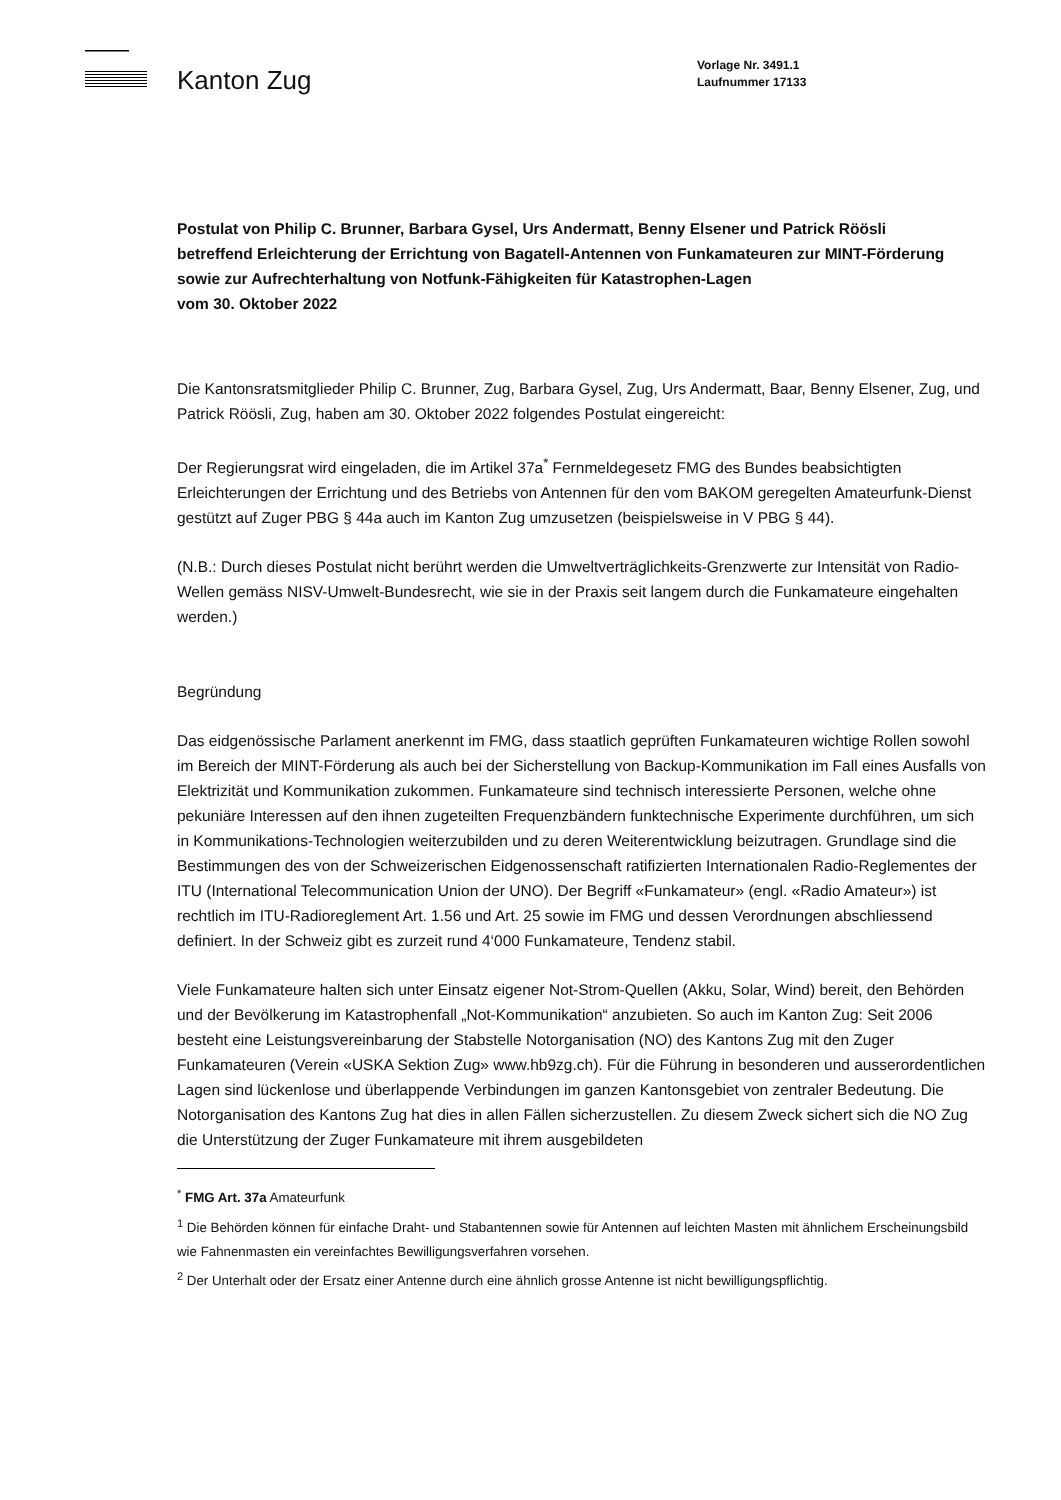Kanton Zug
Vorlage Nr. 3491.1
Laufnummer 17133
Postulat von Philip C. Brunner, Barbara Gysel, Urs Andermatt, Benny Elsener und Patrick Röösli
betreffend Erleichterung der Errichtung von Bagatell-Antennen von Funkamateuren zur MINT-Förderung sowie zur Aufrechterhaltung von Notfunk-Fähigkeiten für Katastrophen-Lagen
vom 30. Oktober 2022
Die Kantonsratsmitglieder Philip C. Brunner, Zug, Barbara Gysel, Zug, Urs Andermatt, Baar, Benny Elsener, Zug, und Patrick Röösli, Zug, haben am 30. Oktober 2022 folgendes Postulat eingereicht:
Der Regierungsrat wird eingeladen, die im Artikel 37a<sup>*</sup> Fernmeldegesetz FMG des Bundes beabsichtigten Erleichterungen der Errichtung und des Betriebs von Antennen für den vom BAKOM geregelten Amateurfunk-Dienst gestützt auf Zuger PBG § 44a auch im Kanton Zug umzusetzen (beispielsweise in V PBG § 44).
(N.B.: Durch dieses Postulat nicht berührt werden die Umweltverträglichkeits-Grenzwerte zur Intensität von Radio-Wellen gemäss NISV-Umwelt-Bundesrecht, wie sie in der Praxis seit langem durch die Funkamateure eingehalten werden.)
Begründung
Das eidgenössische Parlament anerkennt im FMG, dass staatlich geprüften Funkamateuren wichtige Rollen sowohl im Bereich der MINT-Förderung als auch bei der Sicherstellung von Backup-Kommunikation im Fall eines Ausfalls von Elektrizität und Kommunikation zukommen. Funkamateure sind technisch interessierte Personen, welche ohne pekuniäre Interessen auf den ihnen zugeteilten Frequenzbändern funktechnische Experimente durchführen, um sich in Kommunikations-Technologien weiterzubilden und zu deren Weiterentwicklung beizutragen. Grundlage sind die Bestimmungen des von der Schweizerischen Eidgenossenschaft ratifizierten Internationalen Radio-Reglementes der ITU (International Telecommunication Union der UNO). Der Begriff «Funkamateur» (engl. «Radio Amateur») ist rechtlich im ITU-Radioreglement Art. 1.56 und Art. 25 sowie im FMG und dessen Verordnungen abschliessend definiert. In der Schweiz gibt es zurzeit rund 4‘000 Funkamateure, Tendenz stabil.
Viele Funkamateure halten sich unter Einsatz eigener Not-Strom-Quellen (Akku, Solar, Wind) bereit, den Behörden und der Bevölkerung im Katastrophenfall „Not-Kommunikation“ anzubieten. So auch im Kanton Zug: Seit 2006 besteht eine Leistungsvereinbarung der Stabstelle Notorganisation (NO) des Kantons Zug mit den Zuger Funkamateuren (Verein «USKA Sektion Zug» www.hb9zg.ch). Für die Führung in besonderen und ausserordentlichen Lagen sind lückenlose und überlappende Verbindungen im ganzen Kantonsgebiet von zentraler Bedeutung. Die Notorganisation des Kantons Zug hat dies in allen Fällen sicherzustellen. Zu diesem Zweck sichert sich die NO Zug die Unterstützung der Zuger Funkamateure mit ihrem ausgebildeten
<sup>*</sup> FMG Art. 37a Amateurfunk
<sup>1</sup> Die Behörden können für einfache Draht- und Stabantennen sowie für Antennen auf leichten Masten mit ähnlichem Erscheinungsbild wie Fahnenmasten ein vereinfachtes Bewilligungsverfahren vorsehen.
<sup>2</sup> Der Unterhalt oder der Ersatz einer Antenne durch eine ähnlich grosse Antenne ist nicht bewilligungspflichtig.